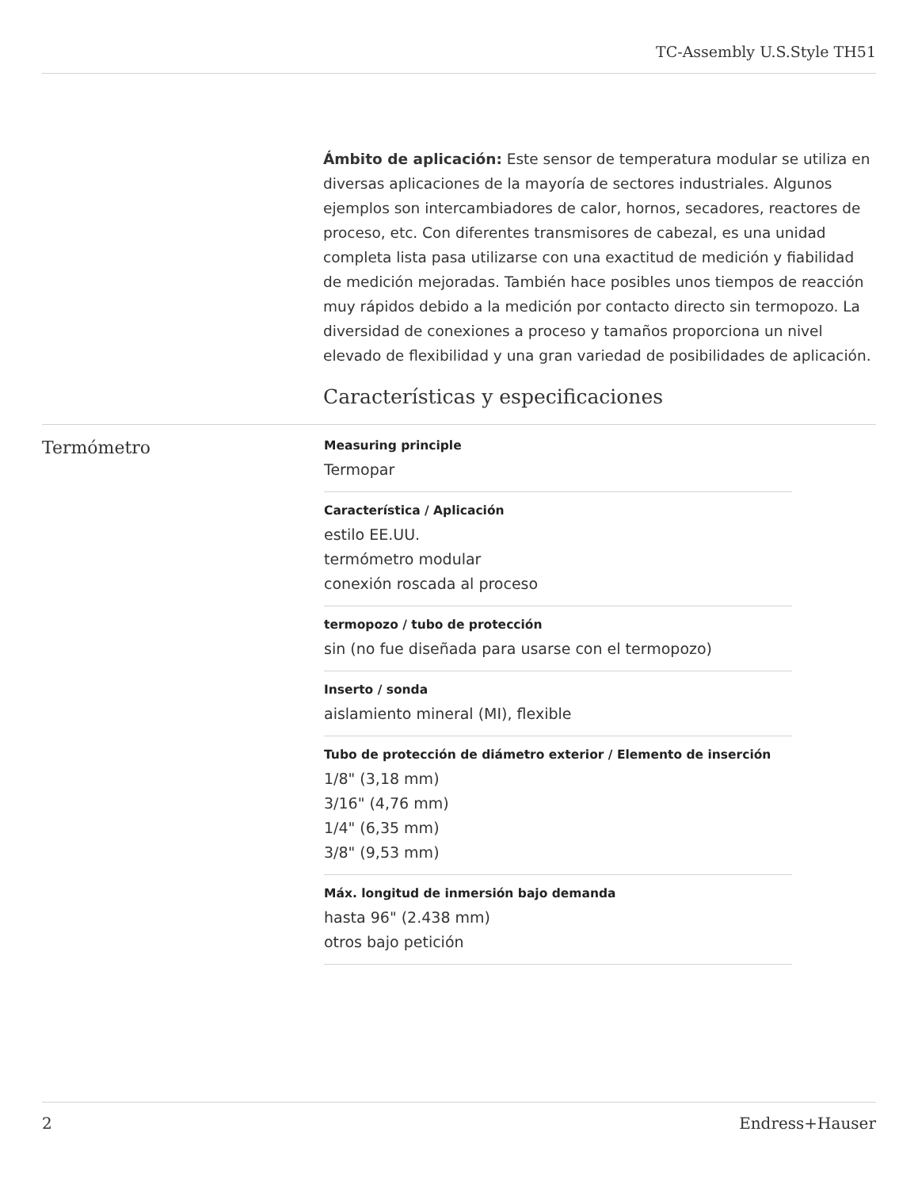TC-Assembly U.S.Style TH51
Ámbito de aplicación: Este sensor de temperatura modular se utiliza en diversas aplicaciones de la mayoría de sectores industriales. Algunos ejemplos son intercambiadores de calor, hornos, secadores, reactores de proceso, etc. Con diferentes transmisores de cabezal, es una unidad completa lista pasa utilizarse con una exactitud de medición y fiabilidad de medición mejoradas. También hace posibles unos tiempos de reacción muy rápidos debido a la medición por contacto directo sin termopozo. La diversidad de conexiones a proceso y tamaños proporciona un nivel elevado de flexibilidad y una gran variedad de posibilidades de aplicación.
Características y especificaciones
Termómetro
Measuring principle
Termopar
Característica / Aplicación
estilo EE.UU.
termómetro modular
conexión roscada al proceso
termopozo / tubo de protección
sin (no fue diseñada para usarse con el termopozo)
Inserto / sonda
aislamiento mineral (MI), flexible
Tubo de protección de diámetro exterior / Elemento de inserción
1/8" (3,18 mm)
3/16" (4,76 mm)
1/4" (6,35 mm)
3/8" (9,53 mm)
Máx. longitud de inmersión bajo demanda
hasta 96" (2.438 mm)
otros bajo petición
2 Endress+Hauser